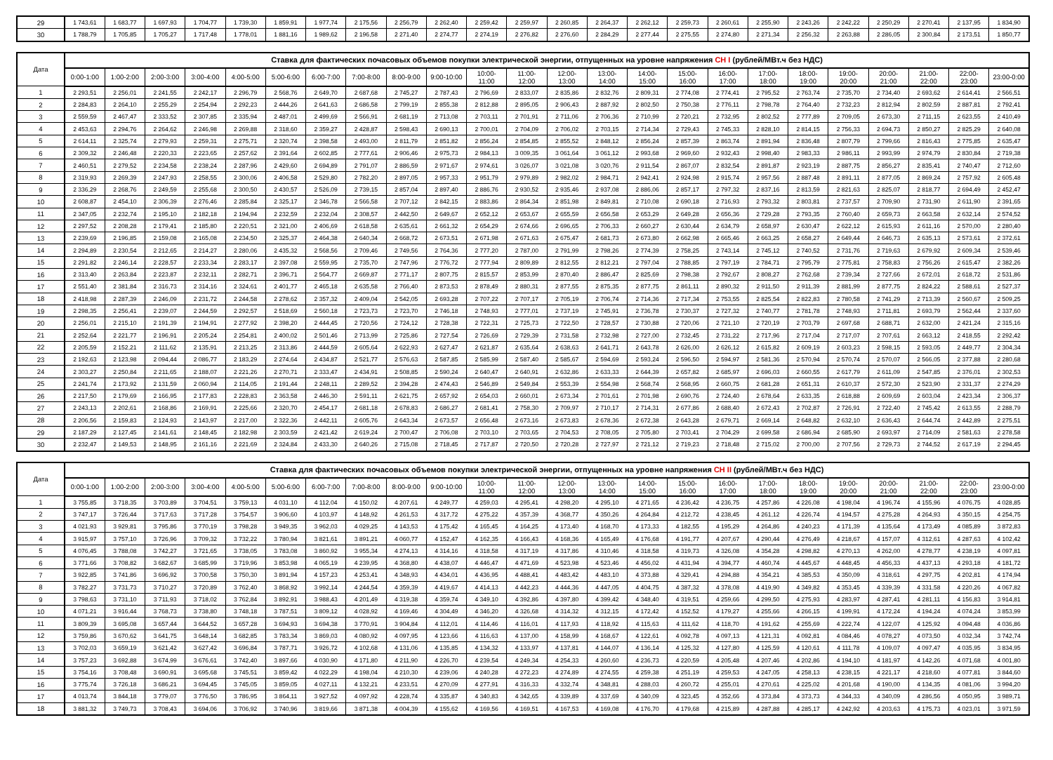| 29 | 1 743,61 | 1 683,77 | 1 697,93 | 1 704,77 | 1 739,30 | 1 859,91 | 1 977,74 | 2 175,56 | 2 256,79 | 2 262,40 | 2 259,42 | 2 259,97 | 2 260,85 | 2 264,37 | 2 262,12 | 2 259,73 | 2 260,61 | 2 255,90 | 2 243,26 | 2 242,22 | 2 250,29 | 2 270,41 | 2 137,95 | 1 834,90 |
| 30 | 1 788,79 | 1 705,85 | 1 705,27 | 1 717,48 | 1 778,01 | 1 881,16 | 1 989,62 | 2 196,58 | 2 271,40 | 2 274,77 | 2 274,19 | 2 276,82 | 2 276,60 | 2 284,29 | 2 277,44 | 2 275,55 | 2 274,80 | 2 271,34 | 2 256,32 | 2 263,88 | 2 286,05 | 2 300,84 | 2 173,51 | 1 850,77 |
| Дата | Ставка для фактических почасовых объемов покупки электрической энергии, отпущенных на уровне напряжения СН I (рублей/МВт.ч без НДС) | | | | | | | | | | | | | | | | | | | | | | | |
| --- | --- | --- | --- | --- | --- | --- | --- | --- | --- | --- | --- | --- | --- | --- | --- | --- | --- | --- | --- | --- | --- | --- | --- | --- |
| | 0:00-1:00 | 1:00-2:00 | 2:00-3:00 | 3:00-4:00 | 4:00-5:00 | 5:00-6:00 | 6:00-7:00 | 7:00-8:00 | 8:00-9:00 | 9:00-10:00 | 10:00- 11:00 | 11:00- 12:00 | 12:00- 13:00 | 13:00- 14:00 | 14:00- 15:00 | 15:00- 16:00 | 16:00- 17:00 | 17:00- 18:00 | 18:00- 19:00 | 19:00- 20:00 | 20:00- 21:00 | 21:00- 22:00 | 22:00- 23:00 | 23:00-0:00 |
| 1 | 2 293,51 | 2 256,01 | 2 241,55 | 2 242,17 | 2 296,79 | 2 568,76 | 2 649,70 | 2 687,68 | 2 745,27 | 2 787,43 | 2 796,69 | 2 833,07 | 2 835,86 | 2 832,76 | 2 809,31 | 2 774,08 | 2 774,41 | 2 795,52 | 2 763,74 | 2 735,70 | 2 734,40 | 2 693,62 | 2 614,41 | 2 566,51 |
| 2 | 2 284,83 | 2 264,10 | 2 255,29 | 2 254,94 | 2 292,23 | 2 444,26 | 2 641,63 | 2 686,58 | 2 799,19 | 2 855,38 | 2 812,88 | 2 895,05 | 2 906,43 | 2 887,92 | 2 802,50 | 2 750,38 | 2 776,11 | 2 798,78 | 2 764,40 | 2 732,23 | 2 812,94 | 2 802,59 | 2 887,81 | 2 792,41 |
| 3 | 2 559,59 | 2 467,47 | 2 333,52 | 2 307,85 | 2 335,94 | 2 487,01 | 2 499,69 | 2 566,91 | 2 681,19 | 2 713,08 | 2 703,11 | 2 701,91 | 2 711,06 | 2 706,36 | 2 710,99 | 2 720,21 | 2 732,95 | 2 802,52 | 2 777,89 | 2 709,05 | 2 673,30 | 2 711,15 | 2 623,55 | 2 410,49 |
| 4 | 2 453,63 | 2 294,76 | 2 264,62 | 2 246,98 | 2 269,88 | 2 318,60 | 2 359,27 | 2 428,87 | 2 598,43 | 2 690,13 | 2 700,01 | 2 704,09 | 2 706,02 | 2 703,15 | 2 714,34 | 2 729,43 | 2 745,33 | 2 828,10 | 2 814,15 | 2 756,33 | 2 694,73 | 2 850,27 | 2 825,29 | 2 640,08 |
| 5 | 2 614,11 | 2 325,74 | 2 279,93 | 2 259,31 | 2 275,71 | 2 320,74 | 2 398,58 | 2 493,00 | 2 811,79 | 2 851,82 | 2 856,24 | 2 854,85 | 2 855,52 | 2 848,12 | 2 856,24 | 2 857,39 | 2 863,74 | 2 891,94 | 2 836,48 | 2 807,79 | 2 799,66 | 2 816,43 | 2 775,85 | 2 635,47 |
| 6 | 2 309,32 | 2 246,48 | 2 220,33 | 2 223,65 | 2 257,62 | 2 391,64 | 2 602,85 | 2 777,61 | 2 906,46 | 2 975,73 | 2 984,13 | 3 009,35 | 3 061,64 | 3 061,12 | 2 993,68 | 2 969,60 | 2 932,43 | 2 998,40 | 2 983,33 | 2 986,11 | 2 993,99 | 2 974,79 | 2 830,84 | 2 719,38 |
| 7 | 2 460,51 | 2 279,52 | 2 234,58 | 2 238,24 | 2 287,96 | 2 429,60 | 2 694,89 | 2 791,07 | 2 886,59 | 2 971,67 | 2 974,61 | 3 026,07 | 3 021,08 | 3 020,76 | 2 911,54 | 2 867,07 | 2 832,54 | 2 891,87 | 2 923,19 | 2 887,75 | 2 856,27 | 2 835,41 | 2 740,47 | 2 712,60 |
| 8 | 2 319,93 | 2 269,39 | 2 247,93 | 2 258,55 | 2 300,06 | 2 406,58 | 2 529,80 | 2 782,20 | 2 897,05 | 2 957,33 | 2 951,79 | 2 979,89 | 2 982,02 | 2 984,71 | 2 942,41 | 2 924,98 | 2 915,74 | 2 957,56 | 2 887,48 | 2 891,11 | 2 877,05 | 2 869,24 | 2 757,92 | 2 605,48 |
| 9 | 2 336,29 | 2 268,76 | 2 249,59 | 2 255,68 | 2 300,50 | 2 430,57 | 2 526,09 | 2 739,15 | 2 857,04 | 2 897,40 | 2 886,76 | 2 930,52 | 2 935,46 | 2 937,08 | 2 886,06 | 2 857,17 | 2 797,32 | 2 837,16 | 2 813,59 | 2 821,63 | 2 825,07 | 2 818,77 | 2 694,49 | 2 452,47 |
| 10 | 2 608,87 | 2 454,10 | 2 306,39 | 2 276,46 | 2 285,84 | 2 325,17 | 2 346,78 | 2 566,58 | 2 707,12 | 2 842,15 | 2 883,86 | 2 864,34 | 2 851,98 | 2 849,81 | 2 710,08 | 2 690,18 | 2 716,93 | 2 793,32 | 2 803,81 | 2 737,57 | 2 709,90 | 2 731,90 | 2 611,90 | 2 391,65 |
| 11 | 2 347,05 | 2 232,74 | 2 195,10 | 2 182,18 | 2 194,94 | 2 232,59 | 2 232,04 | 2 308,57 | 2 442,50 | 2 649,67 | 2 652,12 | 2 653,67 | 2 655,59 | 2 656,58 | 2 653,29 | 2 649,28 | 2 656,36 | 2 729,28 | 2 793,35 | 2 760,40 | 2 659,73 | 2 663,58 | 2 632,14 | 2 574,52 |
| 12 | 2 297,52 | 2 208,28 | 2 179,41 | 2 185,80 | 2 220,51 | 2 321,00 | 2 406,69 | 2 618,58 | 2 635,61 | 2 661,32 | 2 654,29 | 2 674,66 | 2 696,65 | 2 706,33 | 2 660,27 | 2 630,44 | 2 634,79 | 2 658,97 | 2 630,47 | 2 622,12 | 2 615,93 | 2 611,16 | 2 570,00 | 2 280,40 |
| 13 | 2 239,69 | 2 196,85 | 2 159,08 | 2 165,08 | 2 234,50 | 2 325,37 | 2 464,38 | 2 640,34 | 2 668,72 | 2 673,51 | 2 671,98 | 2 671,63 | 2 675,47 | 2 681,73 | 2 673,80 | 2 662,98 | 2 665,46 | 2 663,25 | 2 658,27 | 2 649,44 | 2 646,73 | 2 635,13 | 2 573,61 | 2 372,61 |
| 14 | 2 294,89 | 2 230,54 | 2 212,65 | 2 214,27 | 2 280,06 | 2 435,32 | 2 568,56 | 2 709,46 | 2 749,56 | 2 764,36 | 2 777,20 | 2 787,00 | 2 791,99 | 2 798,26 | 2 774,39 | 2 758,25 | 2 743,14 | 2 745,12 | 2 740,52 | 2 731,76 | 2 719,63 | 2 679,92 | 2 609,34 | 2 539,46 |
| 15 | 2 291,82 | 2 246,14 | 2 228,57 | 2 233,34 | 2 283,17 | 2 397,08 | 2 559,95 | 2 735,70 | 2 747,96 | 2 776,72 | 2 777,94 | 2 809,89 | 2 812,55 | 2 812,21 | 2 797,04 | 2 788,85 | 2 797,19 | 2 784,71 | 2 795,79 | 2 775,81 | 2 758,83 | 2 756,26 | 2 615,47 | 2 382,26 |
| 16 | 2 313,40 | 2 263,84 | 2 223,87 | 2 232,11 | 2 282,71 | 2 396,71 | 2 564,77 | 2 669,87 | 2 771,17 | 2 807,75 | 2 815,57 | 2 853,99 | 2 870,40 | 2 886,47 | 2 825,69 | 2 798,38 | 2 792,67 | 2 808,27 | 2 762,68 | 2 739,34 | 2 727,66 | 2 672,01 | 2 618,72 | 2 531,86 |
| 17 | 2 551,40 | 2 381,84 | 2 316,73 | 2 314,16 | 2 324,61 | 2 401,77 | 2 465,18 | 2 635,58 | 2 766,40 | 2 873,53 | 2 878,49 | 2 880,31 | 2 877,55 | 2 875,35 | 2 877,75 | 2 861,11 | 2 890,32 | 2 911,50 | 2 911,39 | 2 881,99 | 2 877,75 | 2 824,22 | 2 588,61 | 2 527,37 |
| 18 | 2 418,98 | 2 287,39 | 2 246,09 | 2 231,72 | 2 244,58 | 2 278,62 | 2 357,32 | 2 409,04 | 2 542,05 | 2 693,28 | 2 707,22 | 2 707,17 | 2 705,19 | 2 706,74 | 2 714,36 | 2 717,34 | 2 753,55 | 2 825,54 | 2 822,83 | 2 780,58 | 2 741,29 | 2 713,39 | 2 560,67 | 2 509,25 |
| 19 | 2 298,35 | 2 256,41 | 2 239,07 | 2 244,59 | 2 292,57 | 2 518,69 | 2 560,18 | 2 723,73 | 2 723,70 | 2 746,18 | 2 748,93 | 2 777,01 | 2 737,19 | 2 745,91 | 2 736,78 | 2 730,37 | 2 727,32 | 2 740,77 | 2 781,78 | 2 748,93 | 2 711,81 | 2 693,79 | 2 562,44 | 2 337,60 |
| 20 | 2 256,01 | 2 215,10 | 2 191,39 | 2 194,91 | 2 277,92 | 2 398,20 | 2 444,45 | 2 720,56 | 2 724,12 | 2 728,38 | 2 722,31 | 2 725,73 | 2 722,50 | 2 728,57 | 2 730,88 | 2 720,06 | 2 721,10 | 2 720,19 | 2 703,79 | 2 697,68 | 2 688,71 | 2 632,00 | 2 421,24 | 2 315,16 |
| 21 | 2 252,64 | 2 221,77 | 2 196,91 | 2 205,24 | 2 254,81 | 2 400,02 | 2 501,46 | 2 713,99 | 2 725,86 | 2 727,54 | 2 726,69 | 2 729,39 | 2 731,58 | 2 732,98 | 2 727,00 | 2 732,45 | 2 731,22 | 2 717,96 | 2 717,04 | 2 717,07 | 2 707,61 | 2 663,12 | 2 418,55 | 2 292,42 |
| 22 | 2 205,59 | 2 152,21 | 2 111,62 | 2 135,91 | 2 213,25 | 2 313,86 | 2 444,59 | 2 605,64 | 2 622,93 | 2 627,47 | 2 621,87 | 2 635,64 | 2 638,63 | 2 641,71 | 2 643,78 | 2 626,00 | 2 626,12 | 2 615,82 | 2 609,19 | 2 603,23 | 2 598,15 | 2 593,05 | 2 449,77 | 2 304,34 |
| 23 | 2 192,63 | 2 123,98 | 2 094,44 | 2 086,77 | 2 183,29 | 2 274,64 | 2 434,87 | 2 521,77 | 2 576,63 | 2 587,85 | 2 585,99 | 2 587,40 | 2 585,67 | 2 594,69 | 2 593,24 | 2 596,50 | 2 594,97 | 2 581,36 | 2 570,94 | 2 570,74 | 2 570,07 | 2 566,05 | 2 377,88 | 2 280,68 |
| 24 | 2 303,27 | 2 250,84 | 2 211,65 | 2 188,07 | 2 221,26 | 2 270,71 | 2 333,47 | 2 434,91 | 2 508,85 | 2 590,24 | 2 640,47 | 2 640,91 | 2 632,86 | 2 633,33 | 2 644,39 | 2 657,82 | 2 685,97 | 2 696,03 | 2 660,55 | 2 617,79 | 2 611,09 | 2 547,85 | 2 376,01 | 2 302,53 |
| 25 | 2 241,74 | 2 173,92 | 2 131,59 | 2 060,94 | 2 114,05 | 2 191,44 | 2 248,11 | 2 289,52 | 2 394,28 | 2 474,43 | 2 546,89 | 2 549,84 | 2 553,39 | 2 554,98 | 2 568,74 | 2 568,95 | 2 660,75 | 2 681,28 | 2 651,31 | 2 610,37 | 2 572,30 | 2 523,90 | 2 331,37 | 2 274,29 |
| 26 | 2 217,50 | 2 179,69 | 2 166,95 | 2 177,83 | 2 228,83 | 2 363,58 | 2 446,30 | 2 591,11 | 2 621,75 | 2 657,92 | 2 654,03 | 2 660,01 | 2 673,34 | 2 701,61 | 2 701,98 | 2 690,76 | 2 724,40 | 2 678,64 | 2 633,35 | 2 618,88 | 2 609,69 | 2 603,04 | 2 423,34 | 2 306,37 |
| 27 | 2 243,13 | 2 202,61 | 2 168,86 | 2 169,91 | 2 225,66 | 2 320,70 | 2 454,17 | 2 681,18 | 2 678,83 | 2 686,27 | 2 681,41 | 2 758,30 | 2 709,97 | 2 710,17 | 2 714,31 | 2 677,86 | 2 688,40 | 2 672,43 | 2 702,87 | 2 726,91 | 2 722,40 | 2 745,42 | 2 613,55 | 2 288,79 |
| 28 | 2 206,56 | 2 159,83 | 2 124,93 | 2 143,97 | 2 217,00 | 2 322,36 | 2 442,11 | 2 605,76 | 2 643,34 | 2 673,57 | 2 656,48 | 2 673,16 | 2 673,83 | 2 678,36 | 2 672,38 | 2 643,28 | 2 679,71 | 2 669,14 | 2 648,82 | 2 632,10 | 2 636,43 | 2 644,74 | 2 442,89 | 2 275,51 |
| 29 | 2 187,29 | 2 127,45 | 2 141,61 | 2 148,45 | 2 182,98 | 2 303,59 | 2 421,42 | 2 619,24 | 2 700,47 | 2 706,08 | 2 703,10 | 2 703,65 | 2 704,53 | 2 708,05 | 2 705,80 | 2 703,41 | 2 704,29 | 2 699,58 | 2 686,94 | 2 685,90 | 2 693,97 | 2 714,09 | 2 581,63 | 2 278,58 |
| 30 | 2 232,47 | 2 149,53 | 2 148,95 | 2 161,16 | 2 221,69 | 2 324,84 | 2 433,30 | 2 640,26 | 2 715,08 | 2 718,45 | 2 717,87 | 2 720,50 | 2 720,28 | 2 727,97 | 2 721,12 | 2 719,23 | 2 718,48 | 2 715,02 | 2 700,00 | 2 707,56 | 2 729,73 | 2 744,52 | 2 617,19 | 2 294,45 |
| Дата | Ставка для фактических почасовых объемов покупки электрической энергии, отпущенных на уровне напряжения СН II (рублей/МВт.ч без НДС) | | | | | | | | | | | | | | | | | | | | | | | |
| --- | --- | --- | --- | --- | --- | --- | --- | --- | --- | --- | --- | --- | --- | --- | --- | --- | --- | --- | --- | --- | --- | --- | --- | --- |
| | 0:00-1:00 | 1:00-2:00 | 2:00-3:00 | 3:00-4:00 | 4:00-5:00 | 5:00-6:00 | 6:00-7:00 | 7:00-8:00 | 8:00-9:00 | 9:00-10:00 | 10:00- 11:00 | 11:00- 12:00 | 12:00- 13:00 | 13:00- 14:00 | 14:00- 15:00 | 15:00- 16:00 | 16:00- 17:00 | 17:00- 18:00 | 18:00- 19:00 | 19:00- 20:00 | 20:00- 21:00 | 21:00- 22:00 | 22:00- 23:00 | 23:00-0:00 |
| 1 | 3 755,85 | 3 718,35 | 3 703,89 | 3 704,51 | 3 759,13 | 4 031,10 | 4 112,04 | 4 150,02 | 4 207,61 | 4 249,77 | 4 259,03 | 4 295,41 | 4 298,20 | 4 295,10 | 4 271,65 | 4 236,42 | 4 236,75 | 4 257,86 | 4 226,08 | 4 198,04 | 4 196,74 | 4 155,96 | 4 076,75 | 4 028,85 |
| 2 | 3 747,17 | 3 726,44 | 3 717,63 | 3 717,28 | 3 754,57 | 3 906,60 | 4 103,97 | 4 148,92 | 4 261,53 | 4 317,72 | 4 275,22 | 4 357,39 | 4 368,77 | 4 350,26 | 4 264,84 | 4 212,72 | 4 238,45 | 4 261,12 | 4 226,74 | 4 194,57 | 4 275,28 | 4 264,93 | 4 350,15 | 4 254,75 |
| 3 | 4 021,93 | 3 929,81 | 3 795,86 | 3 770,19 | 3 798,28 | 3 949,35 | 3 962,03 | 4 029,25 | 4 143,53 | 4 175,42 | 4 165,45 | 4 164,25 | 4 173,40 | 4 168,70 | 4 173,33 | 4 182,55 | 4 195,29 | 4 264,86 | 4 240,23 | 4 171,39 | 4 135,64 | 4 173,49 | 4 085,89 | 3 872,83 |
| 4 | 3 915,97 | 3 757,10 | 3 726,96 | 3 709,32 | 3 732,22 | 3 780,94 | 3 821,61 | 3 891,21 | 4 060,77 | 4 152,47 | 4 162,35 | 4 166,43 | 4 168,36 | 4 165,49 | 4 176,68 | 4 191,77 | 4 207,67 | 4 290,44 | 4 276,49 | 4 218,67 | 4 157,07 | 4 312,61 | 4 287,63 | 4 102,42 |
| 5 | 4 076,45 | 3 788,08 | 3 742,27 | 3 721,65 | 3 738,05 | 3 783,08 | 3 860,92 | 3 955,34 | 4 274,13 | 4 314,16 | 4 318,58 | 4 317,19 | 4 317,86 | 4 310,46 | 4 318,58 | 4 319,73 | 4 326,08 | 4 354,28 | 4 298,82 | 4 270,13 | 4 262,00 | 4 278,77 | 4 238,19 | 4 097,81 |
| 6 | 3 771,66 | 3 708,82 | 3 682,67 | 3 685,99 | 3 719,96 | 3 853,98 | 4 065,19 | 4 239,95 | 4 368,80 | 4 438,07 | 4 446,47 | 4 471,69 | 4 523,98 | 4 523,46 | 4 456,02 | 4 431,94 | 4 394,77 | 4 460,74 | 4 445,67 | 4 448,45 | 4 456,33 | 4 437,13 | 4 293,18 | 4 181,72 |
| 7 | 3 922,85 | 3 741,86 | 3 696,92 | 3 700,58 | 3 750,30 | 3 891,94 | 4 157,23 | 4 253,41 | 4 348,93 | 4 434,01 | 4 436,95 | 4 488,41 | 4 483,42 | 4 483,10 | 4 373,88 | 4 329,41 | 4 294,88 | 4 354,21 | 4 385,53 | 4 350,09 | 4 318,61 | 4 297,75 | 4 202,81 | 4 174,94 |
| 8 | 3 782,27 | 3 731,73 | 3 710,27 | 3 720,89 | 3 762,40 | 3 868,92 | 3 992,14 | 4 244,54 | 4 359,39 | 4 419,67 | 4 414,13 | 4 442,23 | 4 444,36 | 4 447,05 | 4 404,75 | 4 387,32 | 4 378,08 | 4 419,90 | 4 349,82 | 4 353,45 | 4 339,39 | 4 331,58 | 4 220,26 | 4 067,82 |
| 9 | 3 798,63 | 3 731,10 | 3 711,93 | 3 718,02 | 3 762,84 | 3 892,91 | 3 988,43 | 4 201,49 | 4 319,38 | 4 359,74 | 4 349,10 | 4 392,86 | 4 397,80 | 4 399,42 | 4 348,40 | 4 319,51 | 4 259,66 | 4 299,50 | 4 275,93 | 4 283,97 | 4 287,41 | 4 281,11 | 4 156,83 | 3 914,81 |
| 10 | 4 071,21 | 3 916,44 | 3 768,73 | 3 738,80 | 3 748,18 | 3 787,51 | 3 809,12 | 4 028,92 | 4 169,46 | 4 304,49 | 4 346,20 | 4 326,68 | 4 314,32 | 4 312,15 | 4 172,42 | 4 152,52 | 4 179,27 | 4 255,66 | 4 266,15 | 4 199,91 | 4 172,24 | 4 194,24 | 4 074,24 | 3 853,99 |
| 11 | 3 809,39 | 3 695,08 | 3 657,44 | 3 644,52 | 3 657,28 | 3 694,93 | 3 694,38 | 3 770,91 | 3 904,84 | 4 112,01 | 4 114,46 | 4 116,01 | 4 117,93 | 4 118,92 | 4 115,63 | 4 111,62 | 4 118,70 | 4 191,62 | 4 255,69 | 4 222,74 | 4 122,07 | 4 125,92 | 4 094,48 | 4 036,86 |
| 12 | 3 759,86 | 3 670,62 | 3 641,75 | 3 648,14 | 3 682,85 | 3 783,34 | 3 869,03 | 4 080,92 | 4 097,95 | 4 123,66 | 4 116,63 | 4 137,00 | 4 158,99 | 4 168,67 | 4 122,61 | 4 092,78 | 4 097,13 | 4 121,31 | 4 092,81 | 4 084,46 | 4 078,27 | 4 073,50 | 4 032,34 | 3 742,74 |
| 13 | 3 702,03 | 3 659,19 | 3 621,42 | 3 627,42 | 3 696,84 | 3 787,71 | 3 926,72 | 4 102,68 | 4 131,06 | 4 135,85 | 4 134,32 | 4 133,97 | 4 137,81 | 4 144,07 | 4 136,14 | 4 125,32 | 4 127,80 | 4 125,59 | 4 120,61 | 4 111,78 | 4 109,07 | 4 097,47 | 4 035,95 | 3 834,95 |
| 14 | 3 757,23 | 3 692,88 | 3 674,99 | 3 676,61 | 3 742,40 | 3 897,66 | 4 030,90 | 4 171,80 | 4 211,90 | 4 226,70 | 4 239,54 | 4 249,34 | 4 254,33 | 4 260,60 | 4 236,73 | 4 220,59 | 4 205,48 | 4 207,46 | 4 202,86 | 4 194,10 | 4 181,97 | 4 142,26 | 4 071,68 | 4 001,80 |
| 15 | 3 754,16 | 3 708,48 | 3 690,91 | 3 695,68 | 3 745,51 | 3 859,42 | 4 022,29 | 4 198,04 | 4 210,30 | 4 239,06 | 4 240,28 | 4 272,23 | 4 274,89 | 4 274,55 | 4 259,38 | 4 251,19 | 4 259,53 | 4 247,05 | 4 258,13 | 4 238,15 | 4 221,17 | 4 218,60 | 4 077,81 | 3 844,60 |
| 16 | 3 775,74 | 3 726,18 | 3 686,21 | 3 694,45 | 3 745,05 | 3 859,05 | 4 027,11 | 4 132,21 | 4 233,51 | 4 270,09 | 4 277,91 | 4 316,33 | 4 332,74 | 4 348,81 | 4 288,03 | 4 260,72 | 4 255,01 | 4 270,61 | 4 225,02 | 4 201,68 | 4 190,00 | 4 134,35 | 4 081,06 | 3 994,20 |
| 17 | 4 013,74 | 3 844,18 | 3 779,07 | 3 776,50 | 3 786,95 | 3 864,11 | 3 927,52 | 4 097,92 | 4 228,74 | 4 335,87 | 4 340,83 | 4 342,65 | 4 339,89 | 4 337,69 | 4 340,09 | 4 323,45 | 4 352,66 | 4 373,84 | 4 373,73 | 4 344,33 | 4 340,09 | 4 286,56 | 4 050,95 | 3 989,71 |
| 18 | 3 881,32 | 3 749,73 | 3 708,43 | 3 694,06 | 3 706,92 | 3 740,96 | 3 819,66 | 3 871,38 | 4 004,39 | 4 155,62 | 4 169,56 | 4 169,51 | 4 167,53 | 4 169,08 | 4 176,70 | 4 179,68 | 4 215,89 | 4 287,88 | 4 285,17 | 4 242,92 | 4 203,63 | 4 175,73 | 4 023,01 | 3 971,59 |